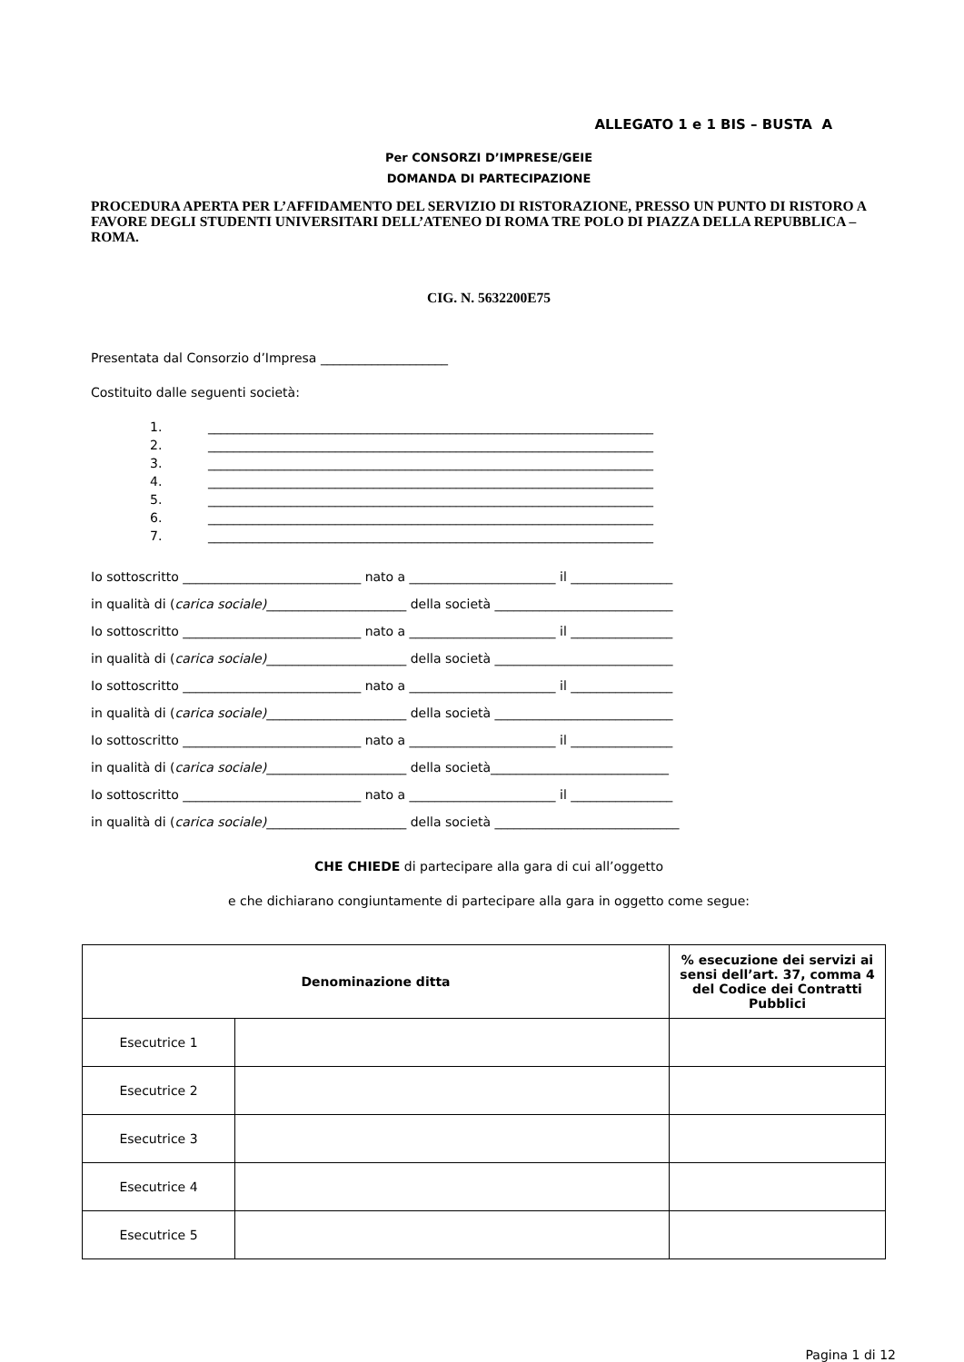ALLEGATO 1 e 1 BIS – BUSTA A
Per CONSORZI D’IMPRESE/GEIE
DOMANDA DI PARTECIPAZIONE
PROCEDURA APERTA PER L’AFFIDAMENTO DEL SERVIZIO DI RISTORAZIONE, PRESSO UN PUNTO DI RISTORO A FAVORE DEGLI STUDENTI UNIVERSITARI DELL’ATENEO DI ROMA TRE POLO DI PIAZZA DELLA REPUBBLICA – ROMA.
CIG. N. 5632200E75
Presentata dal Consorzio d’Impresa ____________________
Costituito dalle seguenti società:
1. ______________________________________________________________________
2. ______________________________________________________________________
3. ______________________________________________________________________
4. ______________________________________________________________________
5. ______________________________________________________________________
6. ______________________________________________________________________
7. ______________________________________________________________________
Io sottoscritto ____________________________ nato a _______________________ il ________________
in qualità di (carica sociale)______________________ della società ____________________________
Io sottoscritto ____________________________ nato a _______________________ il ________________
in qualità di (carica sociale)______________________ della società ____________________________
Io sottoscritto ____________________________ nato a _______________________ il ________________
in qualità di (carica sociale)______________________ della società ____________________________
Io sottoscritto ____________________________ nato a _______________________ il ________________
in qualità di (carica sociale)______________________ della società____________________________
Io sottoscritto ____________________________ nato a _______________________ il ________________
in qualità di (carica sociale)______________________ della società _____________________________
CHE CHIEDE di partecipare alla gara di cui all’oggetto
e che dichiarano congiuntamente di partecipare alla gara in oggetto come segue:
| Denominazione ditta | | % esecuzione dei servizi ai sensi dell’art. 37, comma 4 del Codice dei Contratti Pubblici |
| --- | --- | --- |
| Esecutrice 1 | | |
| Esecutrice 2 | | |
| Esecutrice 3 | | |
| Esecutrice 4 | | |
| Esecutrice 5 | | |
Pagina 1 di 12